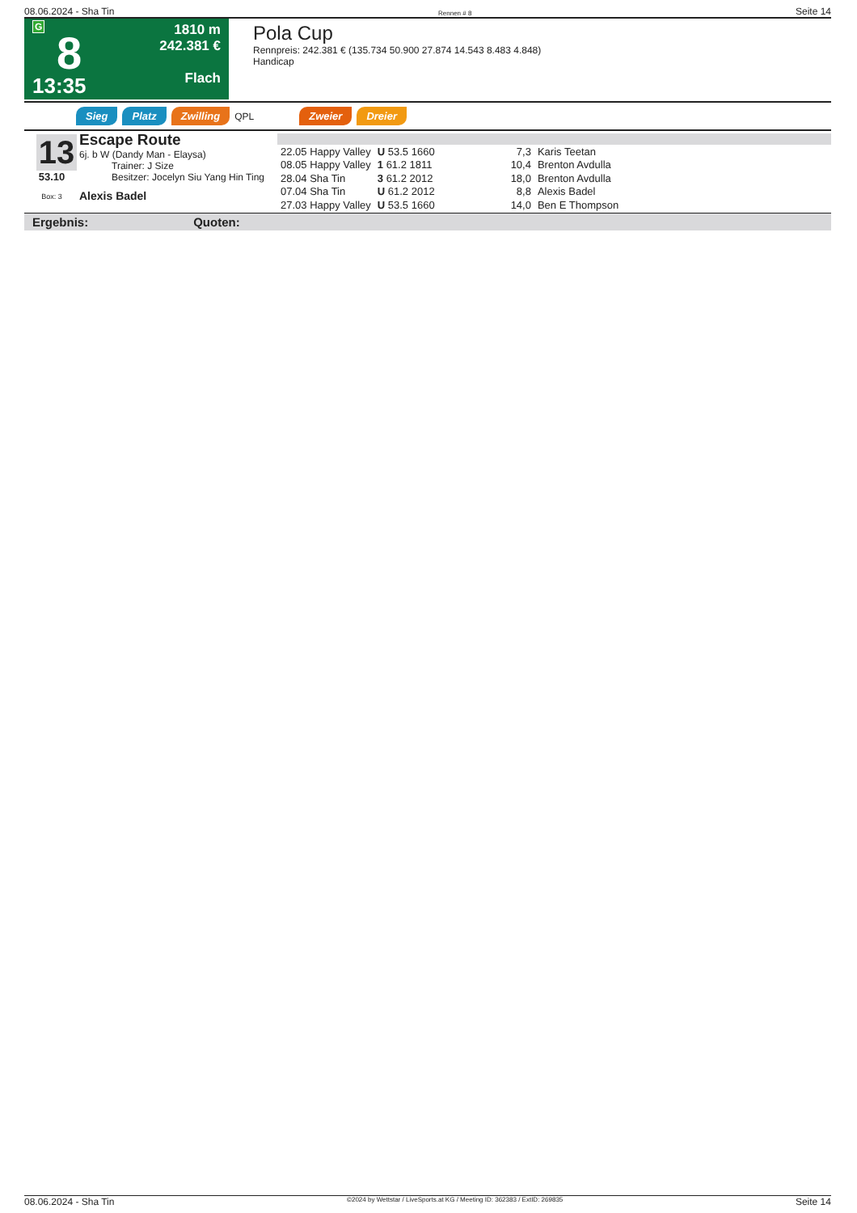08.06.2024 - Sha Tin Rennen # 8 Seite 14
G
8
13:35
1810 m
242.381 €
Flach
Pola Cup
Rennpreis: 242.381 € (135.734 50.900 27.874 14.543 8.483 4.848)
Handicap
Sieg Platz Zwilling QPL Zweier Dreier
13
53.10
Box: 3
Escape Route
6j. b W (Dandy Man - Elaysa)
Trainer: J Size
Besitzer: Jocelyn Siu Yang Hin Ting
Alexis Badel
| 22.05 Happy Valley | U 53.5 1660 | 7,3 | Karis Teetan |
| 08.05 Happy Valley | 1 61.2 1811 | 10,4 | Brenton Avdulla |
| 28.04 Sha Tin | 3 61.2 2012 | 18,0 | Brenton Avdulla |
| 07.04 Sha Tin | U 61.2 2012 | 8,8 | Alexis Badel |
| 27.03 Happy Valley | U 53.5 1660 | 14,0 | Ben E Thompson |
Ergebnis: Quoten:
08.06.2024 - Sha Tin ©2024 by Wettstar / LiveSports.at KG / Meeting ID: 362383 / ExtID: 269835 Seite 14